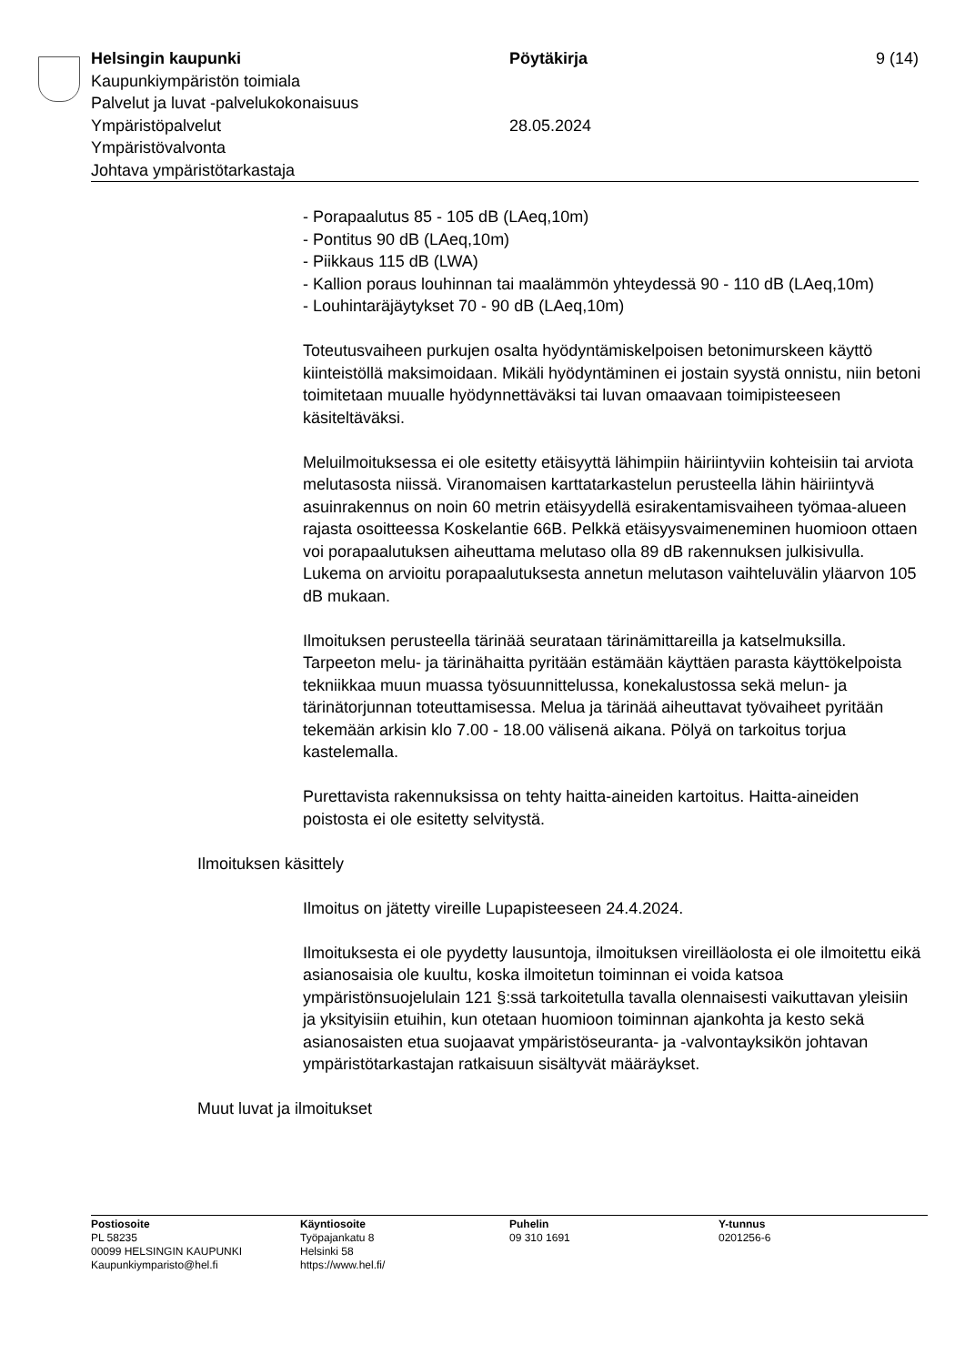Helsingin kaupunki Pöytäkirja 9 (14)
Kaupunkiympäristön toimiala
Palvelut ja luvat -palvelukokonaisuus
Ympäristöpalvelut 28.05.2024
Ympäristövalvonta
Johtava ympäristötarkastaja
- Porapaalutus 85 - 105 dB (LAeq,10m)
- Pontitus 90 dB (LAeq,10m)
- Piikkaus 115 dB (LWA)
- Kallion poraus louhinnan tai maalämmön yhteydessä 90 - 110 dB (LAeq,10m)
- Louhintaräjäytykset 70 - 90 dB (LAeq,10m)
Toteutusvaiheen purkujen osalta hyödyntämiskelpoisen betonimurskeen käyttö kiinteistöllä maksimoidaan. Mikäli hyödyntäminen ei jostain syystä onnistu, niin betoni toimitetaan muualle hyödynnettäväksi tai luvan omaavaan toimipisteeseen käsiteltäväksi.
Meluilmoituksessa ei ole esitetty etäisyyttä lähimpiin häiriintyviin kohteisiin tai arviota melutasosta niissä. Viranomaisen karttatarkastelun perusteella lähin häiriintyvä asuinrakennus on noin 60 metrin etäisyydellä esirakentamisvaiheen työmaa-alueen rajasta osoitteessa Koskelantie 66B. Pelkkä etäisyysvaimeneminen huomioon ottaen voi porapaalutuksen aiheuttama melutaso olla 89 dB rakennuksen julkisivulla. Lukema on arvioitu porapaalutuksesta annetun melutason vaihteluvälin yläarvon 105 dB mukaan.
Ilmoituksen perusteella tärinää seurataan tärinämittareilla ja katselmuksilla. Tarpeeton melu- ja tärinähaitta pyritään estämään käyttäen parasta käyttökelpoista tekniikkaa muun muassa työsuunnittelussa, konekalustossa sekä melun- ja tärinätorjunnan toteuttamisessa. Melua ja tärinää aiheuttavat työvaiheet pyritään tekemään arkisin klo 7.00 - 18.00 välisenä aikana. Pölyä on tarkoitus torjua kastelemalla.
Purettavista rakennuksissa on tehty haitta-aineiden kartoitus. Haitta-aineiden poistosta ei ole esitetty selvitystä.
Ilmoituksen käsittely
Ilmoitus on jätetty vireille Lupapisteeseen 24.4.2024.
Ilmoituksesta ei ole pyydetty lausuntoja, ilmoituksen vireilläolosta ei ole ilmoitettu eikä asianosaisia ole kuultu, koska ilmoitetun toiminnan ei voida katsoa ympäristönsuojelulain 121 §:ssä tarkoitetulla tavalla olennaisesti vaikuttavan yleisiin ja yksityisiin etuihin, kun otetaan huomioon toiminnan ajankohta ja kesto sekä asianosaisten etua suojaavat ympäristöseuranta- ja -valvontayksikön johtavan ympäristötarkastajan ratkaisuun sisältyvät määräykset.
Muut luvat ja ilmoitukset
Postiosoite
PL 58235
00099 HELSINGIN KAUPUNKI
Kaupunkiymparisto@hel.fi
Käyntiosoite
Työpajankatu 8
Helsinki 58
https://www.hel.fi/
Puhelin
09 310 1691
Y-tunnus
0201256-6